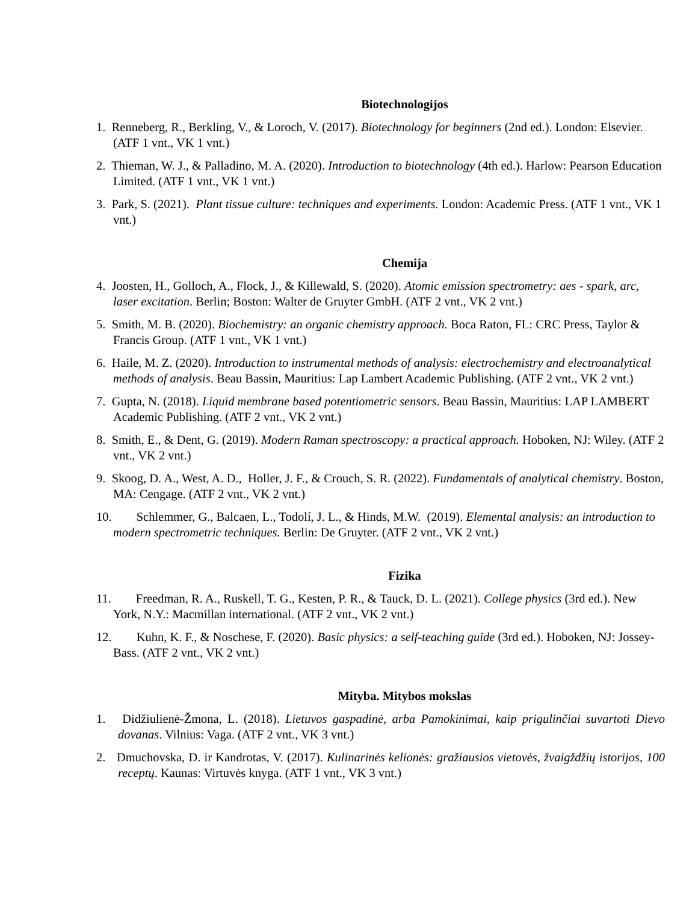Biotechnologijos
1. Renneberg, R., Berkling, V., & Loroch, V. (2017). Biotechnology for beginners (2nd ed.). London: Elsevier. (ATF 1 vnt., VK 1 vnt.)
2. Thieman, W. J., & Palladino, M. A. (2020). Introduction to biotechnology (4th ed.). Harlow: Pearson Education Limited. (ATF 1 vnt., VK 1 vnt.)
3. Park, S. (2021). Plant tissue culture: techniques and experiments. London: Academic Press. (ATF 1 vnt., VK 1 vnt.)
Chemija
4. Joosten, H., Golloch, A., Flock, J., & Killewald, S. (2020). Atomic emission spectrometry: aes - spark, arc, laser excitation. Berlin; Boston: Walter de Gruyter GmbH. (ATF 2 vnt., VK 2 vnt.)
5. Smith, M. B. (2020). Biochemistry: an organic chemistry approach. Boca Raton, FL: CRC Press, Taylor & Francis Group. (ATF 1 vnt., VK 1 vnt.)
6. Haile, M. Z. (2020). Introduction to instrumental methods of analysis: electrochemistry and electroanalytical methods of analysis. Beau Bassin, Mauritius: Lap Lambert Academic Publishing. (ATF 2 vnt., VK 2 vnt.)
7. Gupta, N. (2018). Liquid membrane based potentiometric sensors. Beau Bassin, Mauritius: LAP LAMBERT Academic Publishing. (ATF 2 vnt., VK 2 vnt.)
8. Smith, E., & Dent, G. (2019). Modern Raman spectroscopy: a practical approach. Hoboken, NJ: Wiley. (ATF 2 vnt., VK 2 vnt.)
9. Skoog, D. A., West, A. D., Holler, J. F., & Crouch, S. R. (2022). Fundamentals of analytical chemistry. Boston, MA: Cengage. (ATF 2 vnt., VK 2 vnt.)
10. Schlemmer, G., Balcaen, L., Todolí, J. L., & Hinds, M.W. (2019). Elemental analysis: an introduction to modern spectrometric techniques. Berlin: De Gruyter. (ATF 2 vnt., VK 2 vnt.)
Fizika
11. Freedman, R. A., Ruskell, T. G., Kesten, P. R., & Tauck, D. L. (2021). College physics (3rd ed.). New York, N.Y.: Macmillan international. (ATF 2 vnt., VK 2 vnt.)
12. Kuhn, K. F., & Noschese, F. (2020). Basic physics: a self-teaching guide (3rd ed.). Hoboken, NJ: Jossey-Bass. (ATF 2 vnt., VK 2 vnt.)
Mityba. Mitybos mokslas
1. Didžiulienė-Žmona, L. (2018). Lietuvos gaspadinė, arba Pamokinimai, kaip prigulinčiai suvartoti Dievo dovanas. Vilnius: Vaga. (ATF 2 vnt., VK 3 vnt.)
2. Dmuchovska, D. ir Kandrotas, V. (2017). Kulinarinės kelionės: gražiausios vietovės, žvaigždžių istorijos, 100 receptų. Kaunas: Virtuvės knyga. (ATF 1 vnt., VK 3 vnt.)